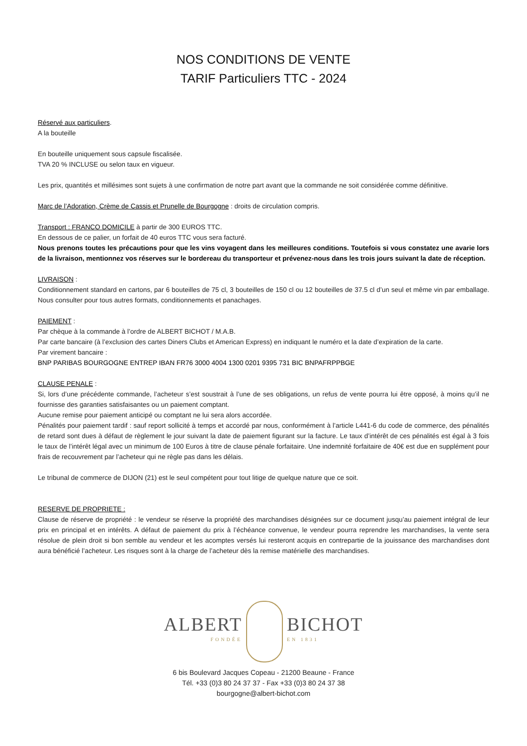NOS CONDITIONS DE VENTE
TARIF Particuliers TTC - 2024
Réservé aux particuliers.
A la bouteille
En bouteille uniquement sous capsule fiscalisée.
TVA 20 % INCLUSE ou selon taux en vigueur.
Les prix, quantités et millésimes sont sujets à une confirmation de notre part avant que la commande ne soit considérée comme définitive.
Marc de l’Adoration, Crème de Cassis et Prunelle de Bourgogne : droits de circulation compris.
Transport : FRANCO DOMICILE à partir de 300 EUROS TTC.
En dessous de ce palier, un forfait de 40 euros TTC vous sera facturé.
Nous prenons toutes les précautions pour que les vins voyagent dans les meilleures conditions. Toutefois si vous constatez une avarie lors de la livraison, mentionnez vos réserves sur le bordereau du transporteur et prévenez-nous dans les trois jours suivant la date de réception.
LIVRAISON :
Conditionnement standard en cartons, par 6 bouteilles de 75 cl, 3 bouteilles de 150 cl ou 12 bouteilles de 37.5 cl d’un seul et même vin par emballage. Nous consulter pour tous autres formats, conditionnements et panachages.
PAIEMENT :
Par chèque à la commande à l’ordre de ALBERT BICHOT / M.A.B.
Par carte bancaire (à l’exclusion des cartes Diners Clubs et American Express) en indiquant le numéro et la date d’expiration de la carte.
Par virement bancaire :
BNP PARIBAS BOURGOGNE ENTREP IBAN FR76 3000 4004 1300 0201 9395 731 BIC BNPAFRPPBGE
CLAUSE PENALE :
Si, lors d’une précédente commande, l’acheteur s’est soustrait à l’une de ses obligations, un refus de vente pourra lui être opposé, à moins qu’il ne fournisse des garanties satisfaisantes ou un paiement comptant.
Aucune remise pour paiement anticipé ou comptant ne lui sera alors accordée.
Pénalités pour paiement tardif : sauf report sollicité à temps et accordé par nous, conformément à l’article L441-6 du code de commerce, des pénalités de retard sont dues à défaut de règlement le jour suivant la date de paiement figurant sur la facture. Le taux d’intérêt de ces pénalités est égal à 3 fois le taux de l’intérêt légal avec un minimum de 100 Euros à titre de clause pénale forfaitaire. Une indemnité forfaitaire de 40€ est due en supplément pour frais de recouvrement par l’acheteur qui ne règle pas dans les délais.
Le tribunal de commerce de DIJON (21) est le seul compétent pour tout litige de quelque nature que ce soit.
RESERVE DE PROPRIETE :
Clause de réserve de propriété : le vendeur se réserve la propriété des marchandises désignées sur ce document jusqu’au paiement intégral de leur prix en principal et en intérêts. A défaut de paiement du prix à l’échéance convenue, le vendeur pourra reprendre les marchandises, la vente sera résolue de plein droit si bon semble au vendeur et les acomptes versés lui resteront acquis en contrepartie de la jouissance des marchandises dont aura bénéficié l’acheteur. Les risques sont à la charge de l’acheteur dès la remise matérielle des marchandises.
ALBERT
FONDÉE BICHOT
EN 1831
6 bis Boulevard Jacques Copeau - 21200 Beaune - France
Tél. +33 (0)3 80 24 37 37 - Fax +33 (0)3 80 24 37 38
bourgogne@albert-bichot.com